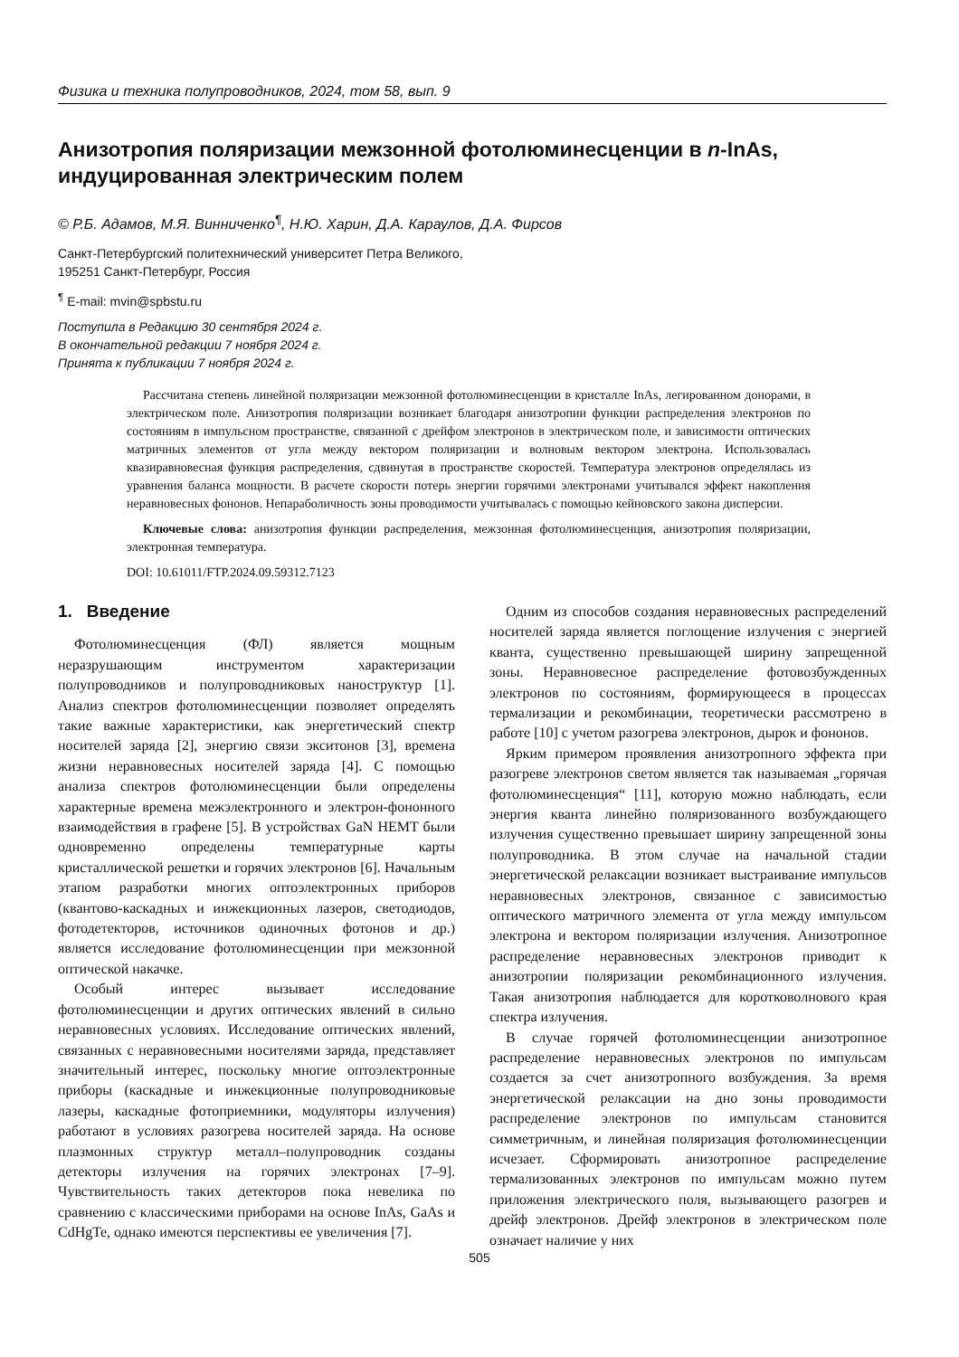Физика и техника полупроводников, 2024, том 58, вып. 9
Анизотропия поляризации межзонной фотолюминесценции в n-InAs, индуцированная электрическим полем
© Р.Б. Адамов, М.Я. Винниченко<sup>¶</sup>, Н.Ю. Харин, Д.А. Караулов, Д.А. Фирсов
Санкт-Петербургский политехнический университет Петра Великого,
195251 Санкт-Петербург, Россия
<sup>¶</sup> E-mail: mvin@spbstu.ru
Поступила в Редакцию 30 сентября 2024 г.
В окончательной редакции 7 ноября 2024 г.
Принята к публикации 7 ноября 2024 г.
Рассчитана степень линейной поляризации межзонной фотолюминесценции в кристалле InAs, легированном донорами, в электрическом поле. Анизотропия поляризации возникает благодаря анизотропии функции распределения электронов по состояниям в импульсном пространстве, связанной с дрейфом электронов в электрическом поле, и зависимости оптических матричных элементов от угла между вектором поляризации и волновым вектором электрона. Использовалась квазиравновесная функция распределения, сдвинутая в пространстве скоростей. Температура электронов определялась из уравнения баланса мощности. В расчете скорости потерь энергии горячими электронами учитывался эффект накопления неравновесных фононов. Непараболичность зоны проводимости учитывалась с помощью кейновского закона дисперсии.
Ключевые слова: анизотропия функции распределения, межзонная фотолюминесценция, анизотропия поляризации, электронная температура.
DOI: 10.61011/FTP.2024.09.59312.7123
1. Введение
Фотолюминесценция (ФЛ) является мощным неразрушающим инструментом характеризации полупроводников и полупроводниковых наноструктур [1]. Анализ спектров фотолюминесценции позволяет определять такие важные характеристики, как энергетический спектр носителей заряда [2], энергию связи экситонов [3], времена жизни неравновесных носителей заряда [4]. С помощью анализа спектров фотолюминесценции были определены характерные времена межэлектронного и электрон-фононного взаимодействия в графене [5]. В устройствах GaN HEMT были одновременно определены температурные карты кристаллической решетки и горячих электронов [6]. Начальным этапом разработки многих оптоэлектронных приборов (квантово-каскадных и инжекционных лазеров, светодиодов, фотодетекторов, источников одиночных фотонов и др.) является исследование фотолюминесценции при межзонной оптической накачке.
Особый интерес вызывает исследование фотолюминесценции и других оптических явлений в сильно неравновесных условиях. Исследование оптических явлений, связанных с неравновесными носителями заряда, представляет значительный интерес, поскольку многие оптоэлектронные приборы (каскадные и инжекционные полупроводниковые лазеры, каскадные фотоприемники, модуляторы излучения) работают в условиях разогрева носителей заряда. На основе плазмонных структур металл–полупроводник созданы детекторы излучения на горячих электронах [7–9]. Чувствительность таких детекторов пока невелика по сравнению с классическими приборами на основе InAs, GaAs и CdHgTe, однако имеются перспективы ее увеличения [7].
Одним из способов создания неравновесных распределений носителей заряда является поглощение излучения с энергией кванта, существенно превышающей ширину запрещенной зоны. Неравновесное распределение фотовозбужденных электронов по состояниям, формирующееся в процессах термализации и рекомбинации, теоретически рассмотрено в работе [10] с учетом разогрева электронов, дырок и фононов.
Ярким примером проявления анизотропного эффекта при разогреве электронов светом является так называемая „горячая фотолюминесценция“ [11], которую можно наблюдать, если энергия кванта линейно поляризованного возбуждающего излучения существенно превышает ширину запрещенной зоны полупроводника. В этом случае на начальной стадии энергетической релаксации возникает выстраивание импульсов неравновесных электронов, связанное с зависимостью оптического матричного элемента от угла между импульсом электрона и вектором поляризации излучения. Анизотропное распределение неравновесных электронов приводит к анизотропии поляризации рекомбинационного излучения. Такая анизотропия наблюдается для коротковолнового края спектра излучения.
В случае горячей фотолюминесценции анизотропное распределение неравновесных электронов по импульсам создается за счет анизотропного возбуждения. За время энергетической релаксации на дно зоны проводимости распределение электронов по импульсам становится симметричным, и линейная поляризация фотолюминесценции исчезает. Сформировать анизотропное распределение термализованных электронов по импульсам можно путем приложения электрического поля, вызывающего разогрев и дрейф электронов. Дрейф электронов в электрическом поле означает наличие у них
505